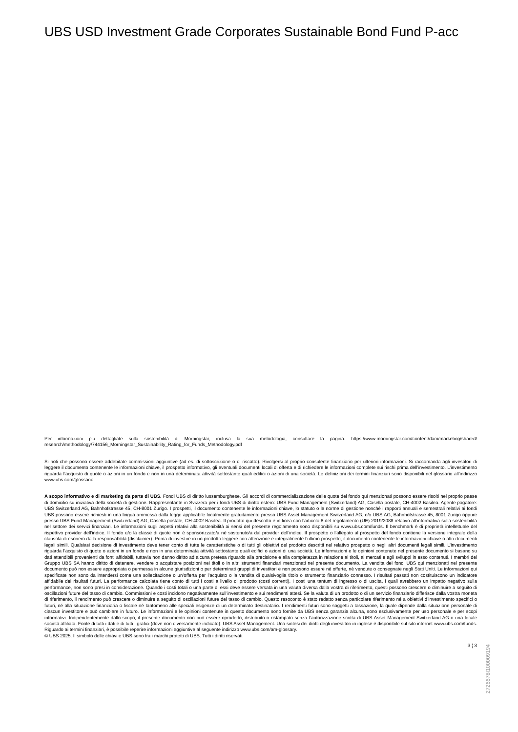UBS USD Investment Grade Corporates Sustainable Bond Fund P-acc
Per informazioni più dettagliate sulla sostenibilità di Morningstar, inclusa la sua metodologia, consultare la pagina: https://www.morningstar.com/content/dam/marketing/shared/ research/methodology/744156_Morningstar_Sustainability_Rating_for_Funds_Methodology.pdf
Si noti che possono essere addebitate commissioni aggiuntive (ad es. di sottoscrizione o di riscatto). Rivolgersi al proprio consulente finanziario per ulteriori informazioni. Si raccomanda agli investitori di leggere il documento contenente le informazioni chiave, il prospetto informativo, gli eventuali documenti locali di offerta e di richiedere le informazioni complete sui rischi prima dell’investimento. L’investimento riguarda l’acquisto di quote o azioni in un fondo e non in una determinata attività sottostante quali edifici o azioni di una società. Le definizioni dei termini finanziari sono disponibili nel glossario all’indirizzo www.ubs.com/glossario.
A scopo informativo e di marketing da parte di UBS. Fondi UBS di diritto lussemburghese. Gli accordi di commercializzazione delle quote del fondo qui menzionati possono essere risolti nel proprio paese di domicilio su iniziativa della società di gestione. Rappresentante in Svizzera per i fondi UBS di diritto estero: UBS Fund Management (Switzerland) AG, Casella postale, CH-4002 Basilea. Agente pagatore: UBS Switzerland AG, Bahnhofstrasse 45, CH-8001 Zurigo. I prospetti, il documento contenente le informazioni chiave, lo statuto o le norme di gestione nonché i rapporti annuali e semestrali relativi ai fondi UBS possono essere richiesti in una lingua ammessa dalla legge applicabile localmente gratuitamente presso UBS Asset Management Switzerland AG, c/o UBS AG, Bahnhofstrasse 45, 8001 Zurigo oppure presso UBS Fund Management (Switzerland) AG, Casella postale, CH-4002 Basilea. Il prodotto qui descritto è in linea con l'articolo 8 del regolamento (UE) 2019/2088 relativo all’informativa sulla sostenibilità nel settore dei servizi finanziari. Le informazioni sugli aspetti relativi alla sostenibilità ai sensi del presente regolamento sono disponibili su www.ubs.com/funds. Il benchmark è di proprietà intellettuale del rispettivo provider dell’indice. Il fondo e/o la classe di quote non è sponsorizzato/a né sostenuto/a dal provider dell’indice. Il prospetto o l’allegato al prospetto del fondo contiene la versione integrale della clausola di esonero dalla responsabilità (disclaimer). Prima di investire in un prodotto leggere con attenzione e integralmente l’ultimo prospetto, il documento contenente le informazioni chiave o altri documenti legali simili. Qualsiasi decisione di investimento deve tener conto di tutte le caratteristiche o di tutti gli obiettivi del prodotto descritti nel relativo prospetto o negli altri documenti legali simili. L’investimento riguarda l’acquisto di quote o azioni in un fondo e non in una determinata attività sottostante quali edifici o azioni di una società. Le informazioni e le opinioni contenute nel presente documento si basano su dati attendibili provenienti da fonti affidabili, tuttavia non danno diritto ad alcuna pretesa riguardo alla precisione e alla completezza in relazione ai titoli, ai mercati e agli sviluppi in esso contenuti. I membri del Gruppo UBS SA hanno diritto di detenere, vendere o acquistare posizioni nei titoli o in altri strumenti finanziari menzionati nel presente documento. La vendita dei fondi UBS qui menzionati nel presente documento può non essere appropriata o permessa in alcune giurisdizioni o per determinati gruppi di investitori e non possono essere né offerte, né vendute o consegnate negli Stati Uniti. Le informazioni qui specificate non sono da intendersi come una sollecitazione o un’offerta per l’acquisto o la vendita di qualsivoglia titolo o strumento finanziario connesso. I risultati passati non costituiscono un indicatore affidabile dei risultati futuri. La performance calcolata tiene conto di tutti i costi a livello di prodotto (costi correnti). I costi una tantum di ingresso o di uscita, i quali avrebbero un impatto negativo sulla performance, non sono presi in considerazione. Quando i costi totali o una parte di essi deve essere versata in una valuta diversa dalla vostra di riferimento, questi possono crescere o diminuire a seguito di oscillazioni future del tasso di cambio. Commissioni e costi incidono negativamente sull’investimento e sui rendimenti attesi. Se la valuta di un prodotto o di un servizio finanziario differisce dalla vostra moneta di riferimento, il rendimento può crescere o diminuire a seguito di oscillazioni future del tasso di cambio. Questo resoconto è stato redatto senza particolare riferimento né a obiettivi d’investimento specifici o futuri, né alla situazione finanziaria o fiscale né tantomeno alle speciali esigenze di un determinato destinatario. I rendimenti futuri sono soggetti a tassazione, la quale dipende dalla situazione personale di ciascun investitore e può cambiare in futuro. Le informazioni e le opinioni contenute in questo documento sono fornite da UBS senza garanzia alcuna, sono esclusivamente per uso personale e per scopi informativi. Indipendentemente dallo scopo, il presente documento non può essere riprodotto, distribuito o ristampato senza l’autorizzazione scritta di UBS Asset Management Switzerland AG o una locale società affiliata. Fonte di tutti i dati e di tutti i grafici (dove non diversamente indicato): UBS Asset Management. Una sintesi dei diritti degli investitori in inglese è disponibile sul sito internet www.ubs.com/funds. Riguardo ai termini finanziari, è possibile reperire informazioni aggiuntive al seguente indirizzo www.ubs.com/am-glossary.
© UBS 2025. Il simbolo delle chiavi e UBS sono fra i marchi protetti di UBS. Tutti i diritti riservati.
3 ¦ 3
2726678I100009194